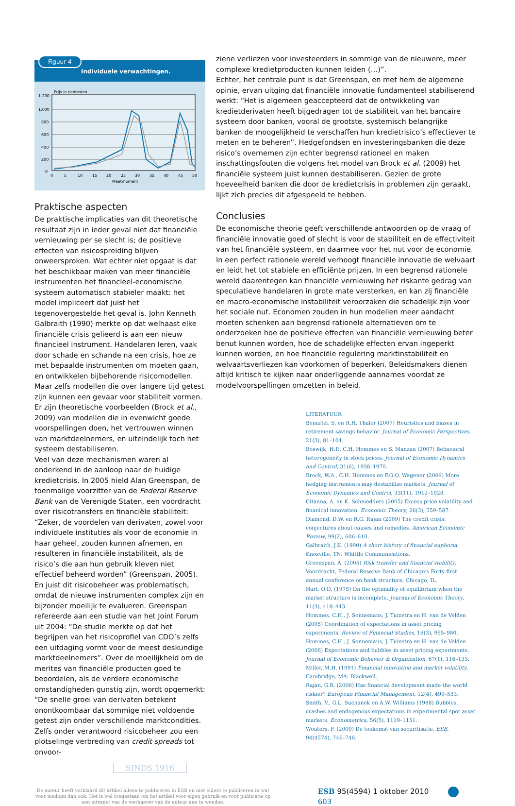Figuur 4
Individuele verwachtingen.
Prijs in eenheden
1.200
1.000
800
600
400
200
0
0
5
10
15
20
25
30
35
40
45
50
Meetmoment
Praktische aspecten
De praktische implicaties van dit theoretische resultaat zijn in ieder geval niet dat financiële vernieuwing per se slecht is; de positieve effecten van risicospreiding blijven onweersproken. Wat echter niet opgaat is dat het beschikbaar maken van meer financiële instrumenten het financieel-economische systeem automatisch stabieler maakt: het model impliceert dat juist het tegenovergestelde het geval is. John Kenneth Galbraith (1990) merkte op dat welhaast elke financiële crisis gelieerd is aan een nieuw financieel instrument. Handelaren leren, vaak door schade en schande na een crisis, hoe ze met bepaalde instrumenten om moeten gaan, en ontwikkelen bijbehorende risicomodellen. Maar zelfs modellen die over langere tijd getest zijn kunnen een gevaar voor stabiliteit vormen. Er zijn theoretische voorbeelden (Brock et al., 2009) van modellen die in evenwicht goede voorspellingen doen, het vertrouwen winnen van marktdeelnemers, en uiteindelijk toch het systeem destabiliseren.
Veel van deze mechanismen waren al onderkend in de aanloop naar de huidige kredietcrisis. In 2005 hield Alan Greenspan, de toenmalige voorzitter van de Federal Reserve Bank van de Verenigde Staten, een voordracht over risicotransfers en financiële stabiliteit: “Zeker, de voordelen van derivaten, zowel voor individuele instituties als voor de economie in haar geheel, zouden kunnen afnemen, en resulteren in financiële instabiliteit, als de risico’s die aan hun gebruik kleven niet effectief beheerd worden” (Greenspan, 2005). En juist dit risicobeheer was problematisch, omdat de nieuwe instrumenten complex zijn en bijzonder moeilijk te evalueren. Greenspan refereerde aan een studie van het Joint Forum uit 2004: “De studie merkte op dat het begrijpen van het risicoprofiel van CDO’s zelfs een uitdaging vormt voor de meest deskundige marktdeelnemers”. Over de moeilijkheid om de merites van financiële producten goed te beoordelen, als de verdere economische omstandigheden gunstig zijn, wordt opgemerkt: “De snelle groei van derivaten betekent onontkoombaar dat sommige niet voldoende getest zijn onder verschillende marktcondities. Zelfs onder verantwoord risicobeheer zou een plotselinge verbreding van credit spreads tot onvoor-
SINDS 1916
ziene verliezen voor investeerders in sommige van de nieuwere, meer complexe kredietproducten kunnen leiden (…)”.
Echter, het centrale punt is dat Greenspan, en met hem de algemene opinie, ervan uitging dat financiële innovatie fundamenteel stabiliserend werkt: “Het is algemeen geaccepteerd dat de ontwikkeling van kredietderivaten heeft bijgedragen tot de stabiliteit van het bancaire systeem door banken, vooral de grootste, systemisch belangrijke banken de moogelijkheid te verschaffen hun kredietrisico’s effectiever te meten en te beheren”. Hedgefondsen en investeringsbanken die deze risico’s overnemen zijn echter begrensd rationeel en maken inschattingsfouten die volgens het model van Brock et al. (2009) het financiële systeem juist kunnen destabiliseren. Gezien de grote hoeveelheid banken die door de kredietcrisis in problemen zijn geraakt, lijkt zich precies dit afgespeeld te hebben.
Conclusies
De economische theorie geeft verschillende antwoorden op de vraag of financiële innovatie goed of slecht is voor de stabiliteit en de effectiviteit van het financiële systeem, en daarmee voor het nut voor de economie. In een perfect rationele wereld verhoogt financiële innovatie de welvaart en leidt het tot stabiele en efficiënte prijzen. In een begrensd rationele wereld daarentegen kan financiële vernieuwing het riskante gedrag van speculatieve handelaren in grote mate versterken, en kan zij financiële en macro-economische instabiliteit veroorzaken die schadelijk zijn voor het sociale nut. Economen zouden in hun modellen meer aandacht moeten schenken aan begrensd rationele alternatieven om te onderzoeken hoe de positieve effecten van financiële vernieuwing beter benut kunnen worden, hoe de schadelijke effecten ervan ingeperkt kunnen worden, en hoe financiële regulering marktinstabiliteit en welvaartsverliezen kan voorkomen of beperken. Beleidsmakers dienen altijd kritisch te kijken naar onderliggende aannames voordat ze modelvoorspellingen omzetten in beleid.
LITERATUUR
Benartzi, S. en R.H. Thaler (2007) Heuristics and biases in retirement savings behavior. Journal of Economic Perspectives, 21(3), 81–104.
Boswijk, H.P., C.H. Hommes en S. Manzan (2007) Behavioral heterogeneity in stock prices. Journal of Economic Dynamics and Control, 31(6), 1938–1970.
Brock, W.A., C.H. Hommes en F.O.O. Wagener (2009) More hedging instruments may destabilize markets. Journal of Economic Dynamics and Control, 33(11), 1912–1928.
Citanna, A. en K. Schmedders (2005) Excess price volatility and finanical innovation. Economic Theory, 26(3), 559–587.
Diamond, D.W. en R.G. Rajan (2009) The credit crisis: conjectures about causes and remedies. American Economic Review, 99(2), 606–610.
Galbraith, J.K. (1990) A short history of financial euphoria. Knoxville, TN: Whittle Communications.
Greenspan, A. (2005) Risk transfer and financial stability. Voordracht, Federal Reserve Bank of Chicago’s Forty-first annual conference on bank structure, Chicago, IL.
Hart, O.D. (1975) On the optimality of equilibrium when the market structure is incomplete. Journal of Economic Theory, 11(3), 418–443.
Hommes, C.H., J. Sonnemans, J. Tuinstra en H. van de Velden (2005) Coordination of expectations in asset pricing experiments. Review of Financial Studies, 18(3), 955–980.
Hommes, C.H., J. Sonnemans, J. Tuinstra en H. van de Velden (2008) Expectations and bubbles in asset pricing experiments. Journal of Economic Behavior & Organization, 67(1), 116–133.
Miller, M.H. (1991) Financial innovation and market volatility. Cambridge, MA: Blackwell.
Rajan, G.R. (2006) Has financial development made the world riskier? European Financial Management, 12(4), 499–533.
Smith, V., G.L. Suchanek en A.W. Williams (1988) Bubbles, crashes and endogenous expectations in experimental spot asset markets. Econometrica, 56(5), 1119–1151.
Wouters, F. (2009) De toekomst van securitisatie. ESB, 94(4574), 746–748.
De auteur heeft verklaard dit artikel alleen te publiceren in ESB en niet elders te publiceren in wat voor medium dan ook. Het is wel toegestaan om het artikel voor eigen gebruik en voor publicatie op een intranet van de werkgever van de auteur aan te wenden.
ESB 95(4594) 1 oktober 2010 603